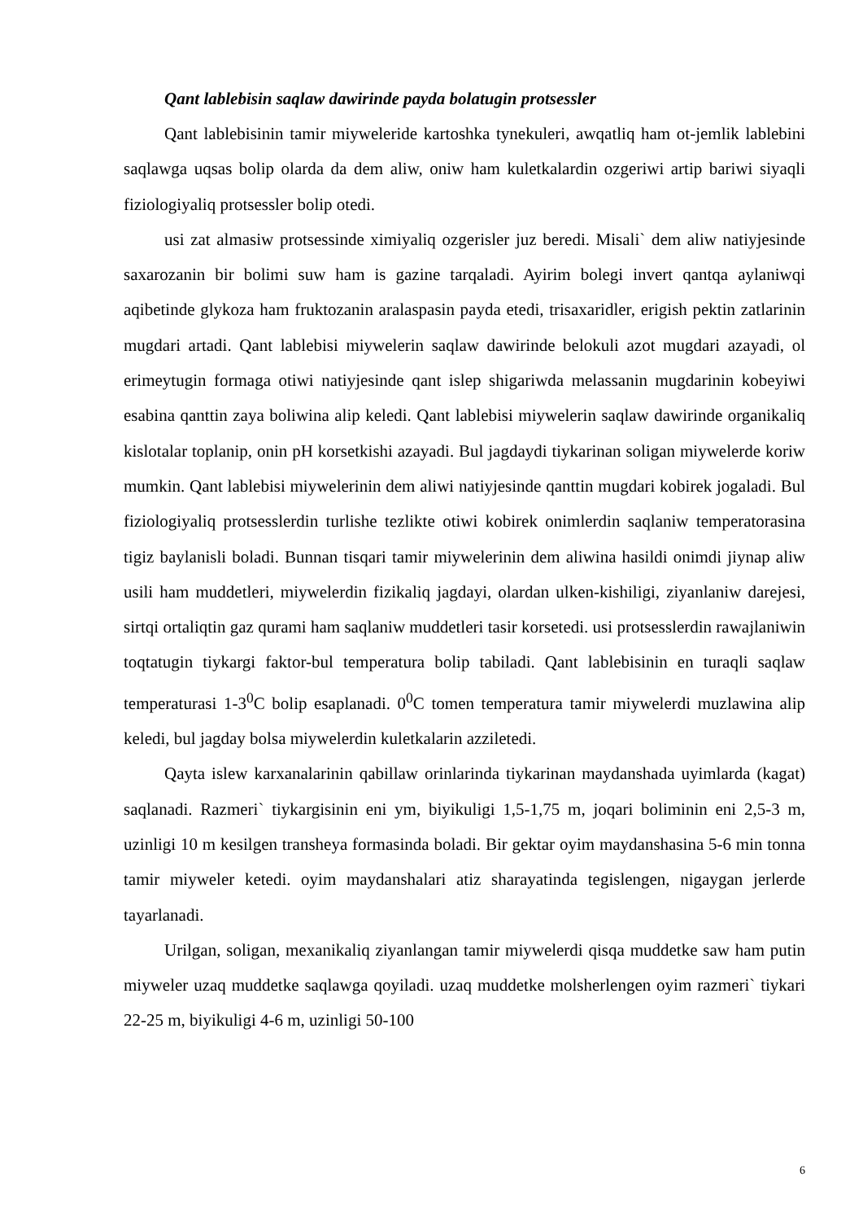Qant lablebisin saqlaw dawirinde payda bolatugin protsessler
Qant lablebisinin tamir miyweleride kartoshka tynekuleri, awqatliq ham ot-jemlik lablebini saqlawga uqsas bolip olarda da dem aliw, oniw ham kuletkalardin ozgeriwi artip bariwi siyaqli fiziologiyaliq protsessler bolip otedi.
usi zat almasiw protsessinde ximiyaliq ozgerisler juz beredi. Misali` dem aliw natiyjesinde saxarozanin bir bolimi suw ham is gazine tarqaladi. Ayirim bolegi invert qantqa aylaniwqi aqibetinde glykoza ham fruktozanin aralaspasin payda etedi, trisaxaridler, erigish pektin zatlarinin mugdari artadi. Qant lablebisi miywelerin saqlaw dawirinde belokuli azot mugdari azayadi, ol erimeytugin formaga otiwi natiyjesinde qant islep shigariwda melassanin mugdarinin kobeyiwi esabina qanttin zaya boliwina alip keledi. Qant lablebisi miywelerin saqlaw dawirinde organikaliq kislotalar toplanip, onin pH korsetkishi azayadi. Bul jagdaydi tiykarinan soligan miywelerde koriw mumkin. Qant lablebisi miywelerinin dem aliwi natiyjesinde qanttin mugdari kobirek jogaladi. Bul fiziologiyaliq protsesslerdin turlishe tezlikte otiwi kobirek onimlerdin saqlaniw temperatorasina tigiz baylanisli boladi. Bunnan tisqari tamir miywelerinin dem aliwina hasildi onimdi jiynap aliw usili ham muddetleri, miywelerdin fizikaliq jagdayi, olardan ulken-kishiligi, ziyanlaniw darejesi, sirtqi ortaliqtin gaz qurami ham saqlaniw muddetleri tasir korsetedi. usi protsesslerdin rawajlaniwin toqtatugin tiykargi faktor-bul temperatura bolip tabiladi. Qant lablebisinin en turaqli saqlaw temperaturasi 1-3<sup>0</sup>C bolip esaplanadi. 0<sup>0</sup>C tomen temperatura tamir miywelerdi muzlawina alip keledi, bul jagday bolsa miywelerdin kuletkalarin azziletedi.
Qayta islew karxanalarinin qabillaw orinlarinda tiykarinan maydanshada uyimlarda (kagat) saqlanadi. Razmeri` tiykargisinin eni ym, biyikuligi 1,5-1,75 m, joqari boliminin eni 2,5-3 m, uzinligi 10 m kesilgen transheya formasinda boladi. Bir gektar oyim maydanshasina 5-6 min tonna tamir miyweler ketedi. oyim maydanshalari atiz sharayatinda tegislengen, nigaygan jerlerde tayarlanadi.
Urilgan, soligan, mexanikaliq ziyanlangan tamir miywelerdi qisqa muddetke saw ham putin miyweler uzaq muddetke saqlawga qoyiladi. uzaq muddetke molsherlengen oyim razmeri` tiykari 22-25 m, biyikuligi 4-6 m, uzinligi 50-100
6